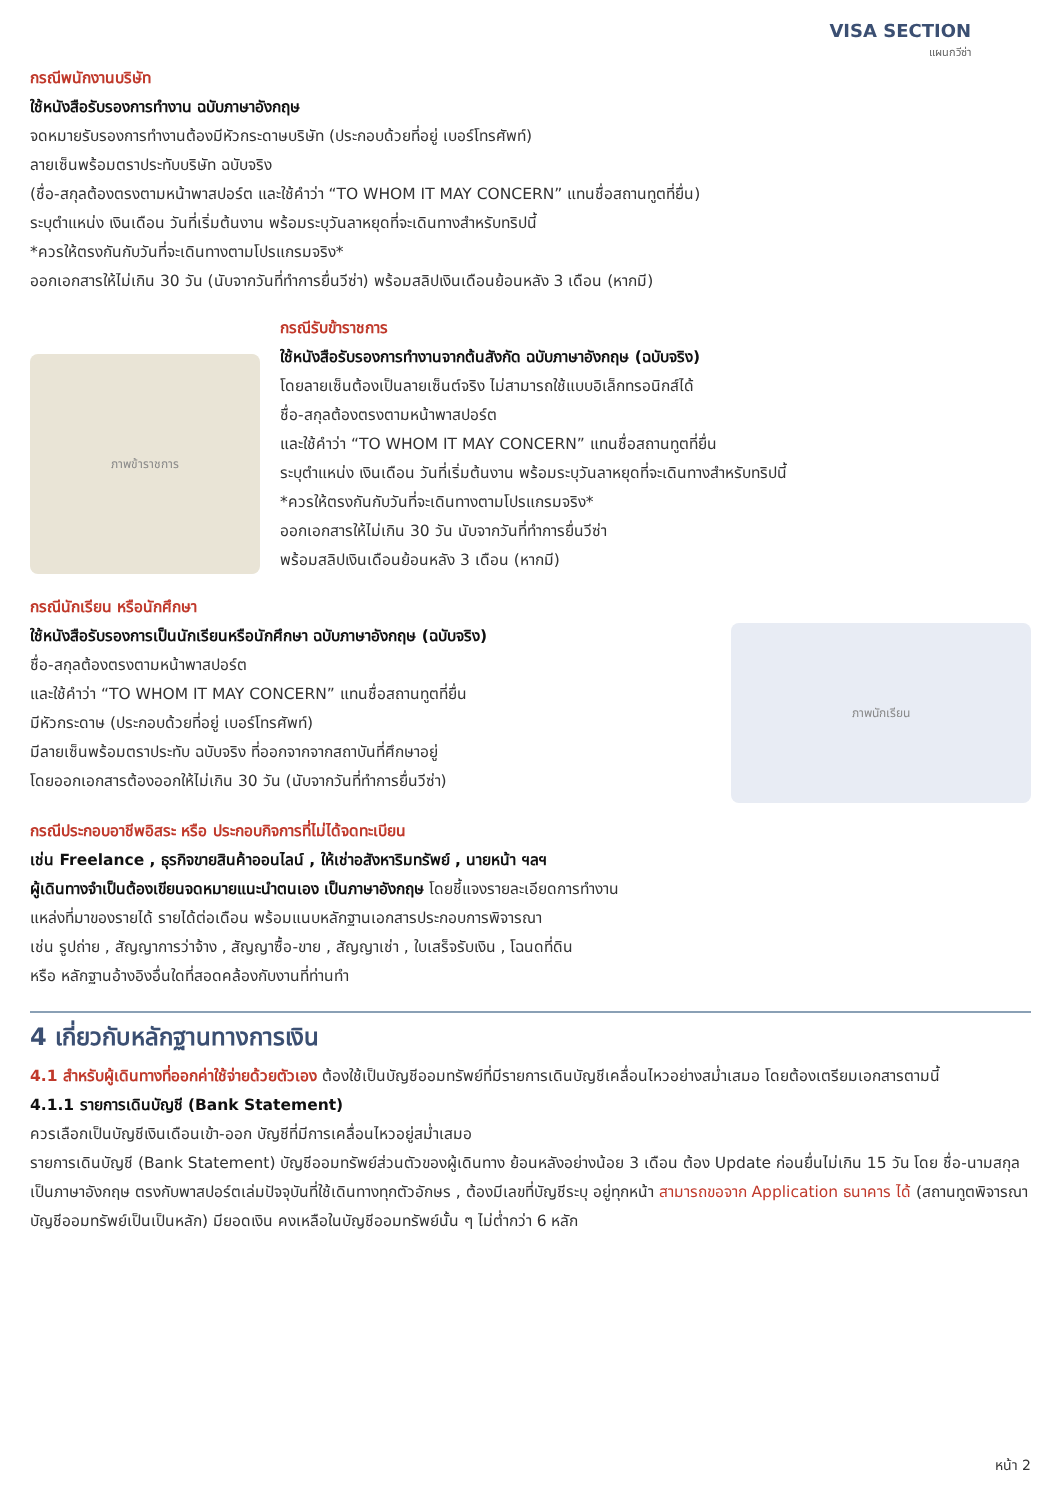VISA SECTION
แผนกวีซ่า
กรณีพนักงานบริษัท
ใช้หนังสือรับรองการทำงาน ฉบับภาษาอังกฤษ
จดหมายรับรองการทำงานต้องมีหัวกระดาษบริษัท (ประกอบด้วยที่อยู่ เบอร์โทรศัพท์)
ลายเซ็นพร้อมตราประทับบริษัท ฉบับจริง
(ชื่อ-สกุลต้องตรงตามหน้าพาสปอร์ต และใช้คำว่า “TO WHOM IT MAY CONCERN” แทนชื่อสถานทูตที่ยื่น)
ระบุตำแหน่ง เงินเดือน วันที่เริ่มต้นงาน พร้อมระบุวันลาหยุดที่จะเดินทางสำหรับทริปนี้
*ควรให้ตรงกันกับวันที่จะเดินทางตามโปรแกรมจริง*
ออกเอกสารให้ไม่เกิน 30 วัน (นับจากวันที่ทำการยื่นวีซ่า) พร้อมสลิปเงินเดือนย้อนหลัง 3 เดือน (หากมี)
ภาพข้าราชการ
กรณีรับข้าราชการ
ใช้หนังสือรับรองการทำงานจากต้นสังกัด ฉบับภาษาอังกฤษ (ฉบับจริง)
โดยลายเซ็นต้องเป็นลายเซ็นต์จริง ไม่สามารถใช้แบบอิเล็กทรอนิกส์ได้
ชื่อ-สกุลต้องตรงตามหน้าพาสปอร์ต
และใช้คำว่า “TO WHOM IT MAY CONCERN” แทนชื่อสถานทูตที่ยื่น
ระบุตำแหน่ง เงินเดือน วันที่เริ่มต้นงาน พร้อมระบุวันลาหยุดที่จะเดินทางสำหรับทริปนี้
*ควรให้ตรงกันกับวันที่จะเดินทางตามโปรแกรมจริง*
ออกเอกสารให้ไม่เกิน 30 วัน นับจากวันที่ทำการยื่นวีซ่า
พร้อมสลิปเงินเดือนย้อนหลัง 3 เดือน (หากมี)
กรณีนักเรียน หรือนักศึกษา
ใช้หนังสือรับรองการเป็นนักเรียนหรือนักศึกษา ฉบับภาษาอังกฤษ (ฉบับจริง)
ชื่อ-สกุลต้องตรงตามหน้าพาสปอร์ต
และใช้คำว่า “TO WHOM IT MAY CONCERN” แทนชื่อสถานทูตที่ยื่น
มีหัวกระดาษ (ประกอบด้วยที่อยู่ เบอร์โทรศัพท์)
มีลายเซ็นพร้อมตราประทับ ฉบับจริง ที่ออกจากจากสถาบันที่ศึกษาอยู่
โดยออกเอกสารต้องออกให้ไม่เกิน 30 วัน (นับจากวันที่ทำการยื่นวีซ่า)
ภาพนักเรียน
กรณีประกอบอาชีพอิสระ หรือ ประกอบกิจการที่ไม่ได้จดทะเบียน
เช่น Freelance , ธุรกิจขายสินค้าออนไลน์ , ให้เช่าอสังหาริมทรัพย์ , นายหน้า ฯลฯ
ผู้เดินทางจำเป็นต้องเขียนจดหมายแนะนำตนเอง เป็นภาษาอังกฤษ โดยชี้แจงรายละเอียดการทำงาน
แหล่งที่มาของรายได้ รายได้ต่อเดือน พร้อมแนบหลักฐานเอกสารประกอบการพิจารณา
เช่น รูปถ่าย , สัญญาการว่าจ้าง , สัญญาซื้อ-ขาย , สัญญาเช่า , ใบเสร็จรับเงิน , โฉนดที่ดิน
หรือ หลักฐานอ้างอิงอื่นใดที่สอดคล้องกับงานที่ท่านทำ
4 เกี่ยวกับหลักฐานทางการเงิน
4.1 สำหรับผู้เดินทางที่ออกค่าใช้จ่ายด้วยตัวเอง ต้องใช้เป็นบัญชีออมทรัพย์ที่มีรายการเดินบัญชีเคลื่อนไหวอย่างสม่ำเสมอ โดยต้องเตรียมเอกสารตามนี้
4.1.1 รายการเดินบัญชี (Bank Statement)
ควรเลือกเป็นบัญชีเงินเดือนเข้า-ออก บัญชีที่มีการเคลื่อนไหวอยู่สม่ำเสมอ
รายการเดินบัญชี (Bank Statement) บัญชีออมทรัพย์ส่วนตัวของผู้เดินทาง ย้อนหลังอย่างน้อย 3 เดือน ต้อง Update ก่อนยื่นไม่เกิน 15 วัน โดย ชื่อ-นามสกุล เป็นภาษาอังกฤษ ตรงกับพาสปอร์ตเล่มปัจจุบันที่ใช้เดินทางทุกตัวอักษร , ต้องมีเลขที่บัญชีระบุ อยู่ทุกหน้า สามารถขอจาก Application ธนาคาร ได้ (สถานทูตพิจารณาบัญชีออมทรัพย์เป็นเป็นหลัก) มียอดเงิน คงเหลือในบัญชีออมทรัพย์นั้น ๆ ไม่ต่ำกว่า 6 หลัก
หน้า 2